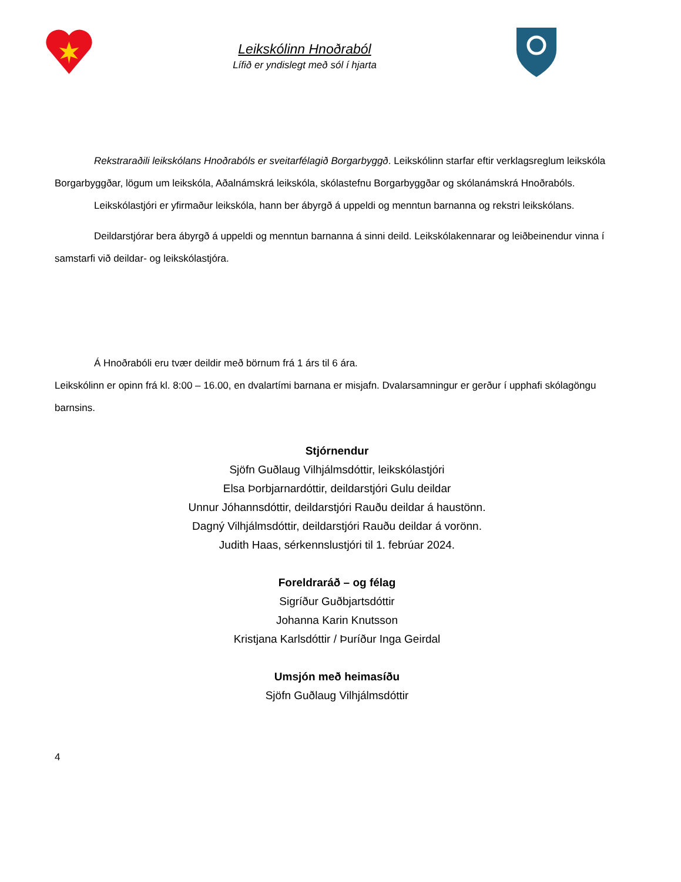Leikskólinn Hnoðraból
Lífið er yndislegt með sól í hjarta
Rekstraraðili leikskólans Hnoðrabóls er sveitarfélagið Borgarbyggð. Leikskólinn starfar eftir verklagsreglum leikskóla Borgarbyggðar, lögum um leikskóla, Aðalnámskrá leikskóla, skólastefnu Borgarbyggðar og skólanámskrá Hnoðrabóls.
Leikskólastjóri er yfirmaður leikskóla, hann ber ábyrgð á uppeldi og menntun barnanna og rekstri leikskólans.
Deildarstjórar bera ábyrgð á uppeldi og menntun barnanna á sinni deild. Leikskólakennarar og leiðbeinendur vinna í samstarfi við deildar- og leikskólastjóra.
Á Hnoðrabóli eru tvær deildir með börnum frá 1 árs til 6 ára.
Leikskólinn er opinn frá kl. 8:00 – 16.00, en dvalartími barnana er misjafn. Dvalarsamningur er gerður í upphafi skólagöngu barnsins.
Stjórnendur
Sjöfn Guðlaug Vilhjálmsdóttir, leikskólastjóri
Elsa Þorbjarnardóttir, deildarstjóri Gulu deildar
Unnur Jóhannsdóttir, deildarstjóri Rauðu deildar á haustönn.
Dagný Vilhjálmsdóttir, deildarstjóri Rauðu deildar á vorönn.
Judith Haas, sérkennslustjóri til 1. febrúar 2024.
Foreldraráð – og félag
Sigríður Guðbjartsdóttir
Johanna Karin Knutsson
Kristjana Karlsdóttir / Þuríður Inga Geirdal
Umsjón með heimasíðu
Sjöfn Guðlaug Vilhjálmsdóttir
4